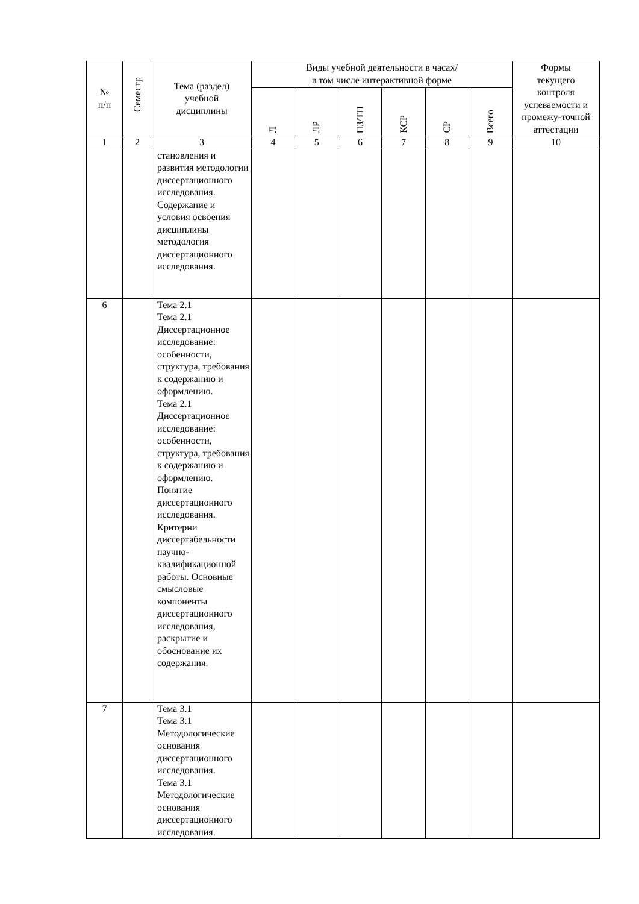| № п/п | Семестр | Тема (раздел) учебной дисциплины | Виды учебной деятельности в часах/ в том числе интерактивной форме | | | | | | Формы текущего контроля успеваемости и промежу-точной аттестации |
| --- | --- | --- | --- | --- | --- | --- | --- | --- | --- |
| | | | Л | ЛР | ПЗ/ТП | КСР | СР | Всего | |
| 1 | 2 | 3 | 4 | 5 | 6 | 7 | 8 | 9 | 10 |
| | | становления и развития методологии диссертационного исследования. Содержание и условия освоения дисциплины методология диссертационного исследования. | | | | | | | |
| 6 | | Тема 2.1 Тема 2.1 Диссертационное исследование: особенности, структура, требования к содержанию и оформлению. Тема 2.1 Диссертационное исследование: особенности, структура, требования к содержанию и оформлению. Понятие диссертационного исследования. Критерии диссертабельности научно-квалификационной работы. Основные смысловые компоненты диссертационного исследования, раскрытие и обоснование их содержания. | | | | | | | |
| 7 | | Тема 3.1 Тема 3.1 Методологические основания диссертационного исследования. Тема 3.1 Методологические основания диссертационного исследования. | | | | | | | |